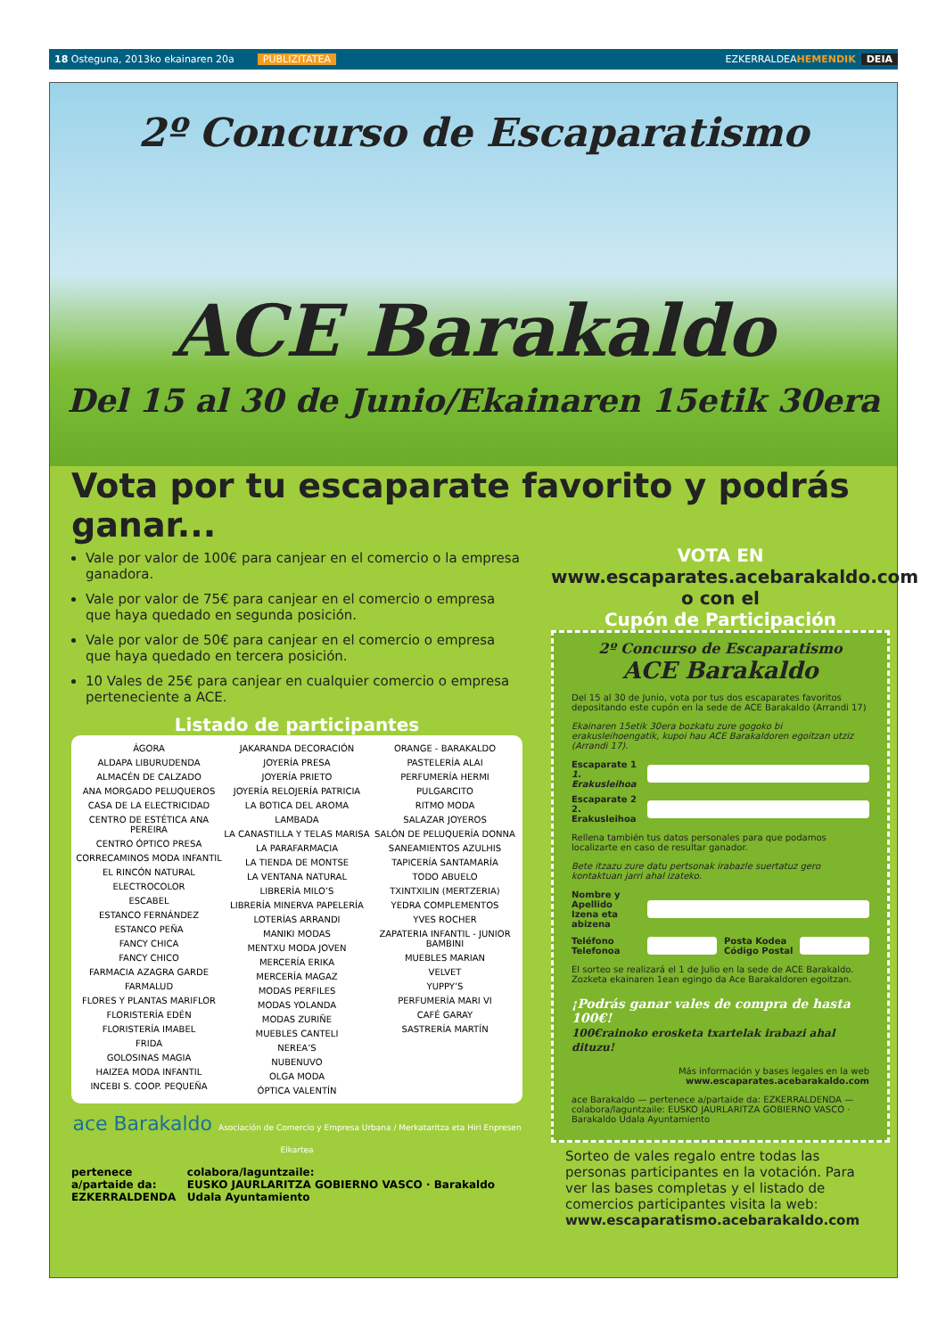18 Osteguna, 2013ko ekainaren 20a PUBLIZITATEA EZKERRALDEAHEMENDIK DEIA
2º Concurso de Escaparatismo
ACE Barakaldo
Del 15 al 30 de Junio/Ekainaren 15etik 30era
Vota por tu escaparate favorito y podrás ganar...
Vale por valor de 100€ para canjear en el comercio o la empresa ganadora.
Vale por valor de 75€ para canjear en el comercio o empresa que haya quedado en segunda posición.
Vale por valor de 50€ para canjear en el comercio o empresa que haya quedado en tercera posición.
10 Vales de 25€ para canjear en cualquier comercio o empresa perteneciente a ACE.
Listado de participantes
ÁGORA
ALDAPA LIBURUDENDA
ALMACÉN DE CALZADO
ANA MORGADO PELUQUEROS
CASA DE LA ELECTRICIDAD
CENTRO DE ESTÉTICA ANA PEREIRA
CENTRO ÓPTICO PRESA
CORRECAMINOS MODA INFANTIL
EL RINCÓN NATURAL
ELECTROCOLOR
ESCABEL
ESTANCO FERNÁNDEZ
ESTANCO PEÑA
FANCY CHICA
FANCY CHICO
FARMACIA AZAGRA GARDE
FARMALUD
FLORES Y PLANTAS MARIFLOR
FLORISTERÍA EDÉN
FLORISTERÍA IMABEL
FRIDA
GOLOSINAS MAGIA
HAIZEA MODA INFANTIL
INCEBI S. COOP. PEQUEÑA
JAKARANDA DECORACIÓN
JOYERÍA PRESA
JOYERÍA PRIETO
JOYERÍA RELOJERÍA PATRICIA
LA BOTICA DEL AROMA
LAMBADA
LA CANASTILLA Y TELAS MARISA
LA PARAFARMACIA
LA TIENDA DE MONTSE
LA VENTANA NATURAL
LIBRERÍA MILO’S
LIBRERÍA MINERVA PAPELERÍA
LOTERÍAS ARRANDI
MANIKI MODAS
MENTXU MODA JOVEN
MERCERÍA ERIKA
MERCERÍA MAGAZ
MODAS PERFILES
MODAS YOLANDA
MODAS ZURIÑE
MUEBLES CANTELI
NEREA’S
NUBENUVO
OLGA MODA
ÓPTICA VALENTÍN
ORANGE - BARAKALDO
PASTELERÍA ALAI
PERFUMERÍA HERMI
PULGARCITO
RITMO MODA
SALAZAR JOYEROS
SALÓN DE PELUQUERÍA DONNA
SANEAMIENTOS AZULHIS
TAPICERÍA SANTAMARÍA
TODO ABUELO
TXINTXILIN (MERTZERIA)
YEDRA COMPLEMENTOS
YVES ROCHER
ZAPATERIA INFANTIL - JUNIOR BAMBINI
MUEBLES MARIAN
VELVET
YUPPY’S
PERFUMERÍA MARI VI
CAFÉ GARAY
SASTRERÍA MARTÍN
ace Barakaldo Asociación de Comercio y Empresa Urbana / Merkataritza eta Hiri Enpresen Elkartea
pertenece a/partaide da:
EZKERRALDENDA colabora/laguntzaile:
EUSKO JAURLARITZA GOBIERNO VASCO · Barakaldo Udala Ayuntamiento
VOTA EN
www.escaparates.acebarakaldo.com
o con el
Cupón de Participación
2º Concurso de Escaparatismo
ACE Barakaldo
Del 15 al 30 de Junio, vota por tus dos escaparates favoritos depositando este cupón en la sede de ACE Barakaldo (Arrandi 17)
Ekainaren 15etik 30era bozkatu zure gogoko bi erakusleihoengatik, kupoi hau ACE Barakaldoren egoitzan utziz (Arrandi 17).
Escaparate 1
1. Erakusleihoa
Escaparate 2
2. Erakusleihoa
Rellena también tus datos personales para que podamos localizarte en caso de resultar ganador.
Bete itzazu zure datu pertsonak irabazle suertatuz gero kontaktuan jarri ahal izateko.
Nombre y Apellido
Izena eta abizena
Teléfono
Telefonoa Posta Kodea
Código Postal
El sorteo se realizará el 1 de Julio en la sede de ACE Barakaldo. Zozketa ekainaren 1ean egingo da Ace Barakaldoren egoitzan.
¡Podrás ganar vales de compra de hasta 100€!
100€rainoko erosketa txartelak irabazi ahal dituzu!
Más información y bases legales en la web
www.escaparates.acebarakaldo.com
ace Barakaldo — pertenece a/partaide da: EZKERRALDENDA — colabora/laguntzaile: EUSKO JAURLARITZA GOBIERNO VASCO · Barakaldo Udala Ayuntamiento
Sorteo de vales regalo entre todas las personas participantes en la votación. Para ver las bases completas y el listado de comercios participantes visita la web: www.escaparatismo.acebarakaldo.com